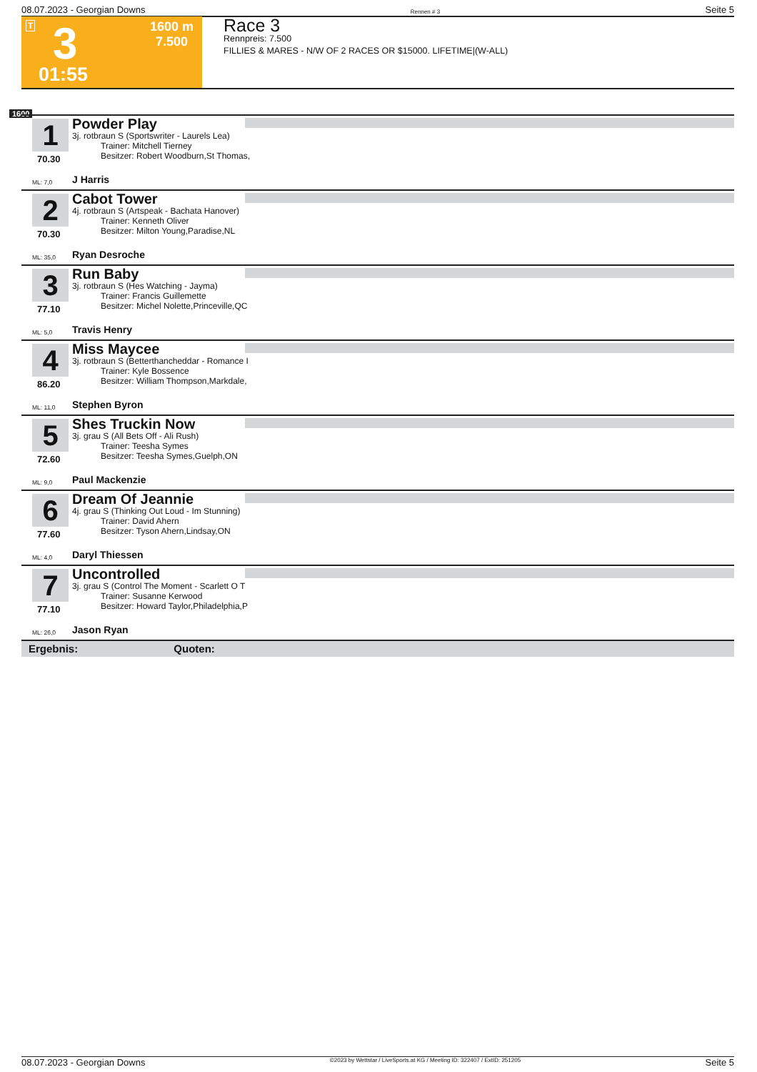08.07.2023 - Georgian Downs Rennen # 3 Seite 5
T 3 1600 m
7.500
01:55
Race 3
Rennpreis: 7.500
FILLIES & MARES - N/W OF 2 RACES OR $15000. LIFETIME|(W-ALL)
1600
1
Powder Play
3j. rotbraun S (Sportswriter - Laurels Lea)
Trainer: Mitchell Tierney
Besitzer: Robert Woodburn,St Thomas,
70.30
ML: 7,0 J Harris
2
Cabot Tower
4j. rotbraun S (Artspeak - Bachata Hanover)
Trainer: Kenneth Oliver
Besitzer: Milton Young,Paradise,NL
70.30
ML: 35,0 Ryan Desroche
3
Run Baby
3j. rotbraun S (Hes Watching - Jayma)
Trainer: Francis Guillemette
Besitzer: Michel Nolette,Princeville,QC
77.10
ML: 5,0 Travis Henry
4
Miss Maycee
3j. rotbraun S (Betterthancheddar - Romance I
Trainer: Kyle Bossence
Besitzer: William Thompson,Markdale,
86.20
ML: 11,0 Stephen Byron
5
Shes Truckin Now
3j. grau S (All Bets Off - Ali Rush)
Trainer: Teesha Symes
Besitzer: Teesha Symes,Guelph,ON
72.60
ML: 9,0 Paul Mackenzie
6
Dream Of Jeannie
4j. grau S (Thinking Out Loud - Im Stunning)
Trainer: David Ahern
Besitzer: Tyson Ahern,Lindsay,ON
77.60
ML: 4,0 Daryl Thiessen
7
Uncontrolled
3j. grau S (Control The Moment - Scarlett O T
Trainer: Susanne Kerwood
Besitzer: Howard Taylor,Philadelphia,P
77.10
ML: 26,0 Jason Ryan
Ergebnis: Quoten:
08.07.2023 - Georgian Downs ©2023 by Wettstar / LiveSports.at KG / Meeting ID: 322407 / ExtID: 251205 Seite 5